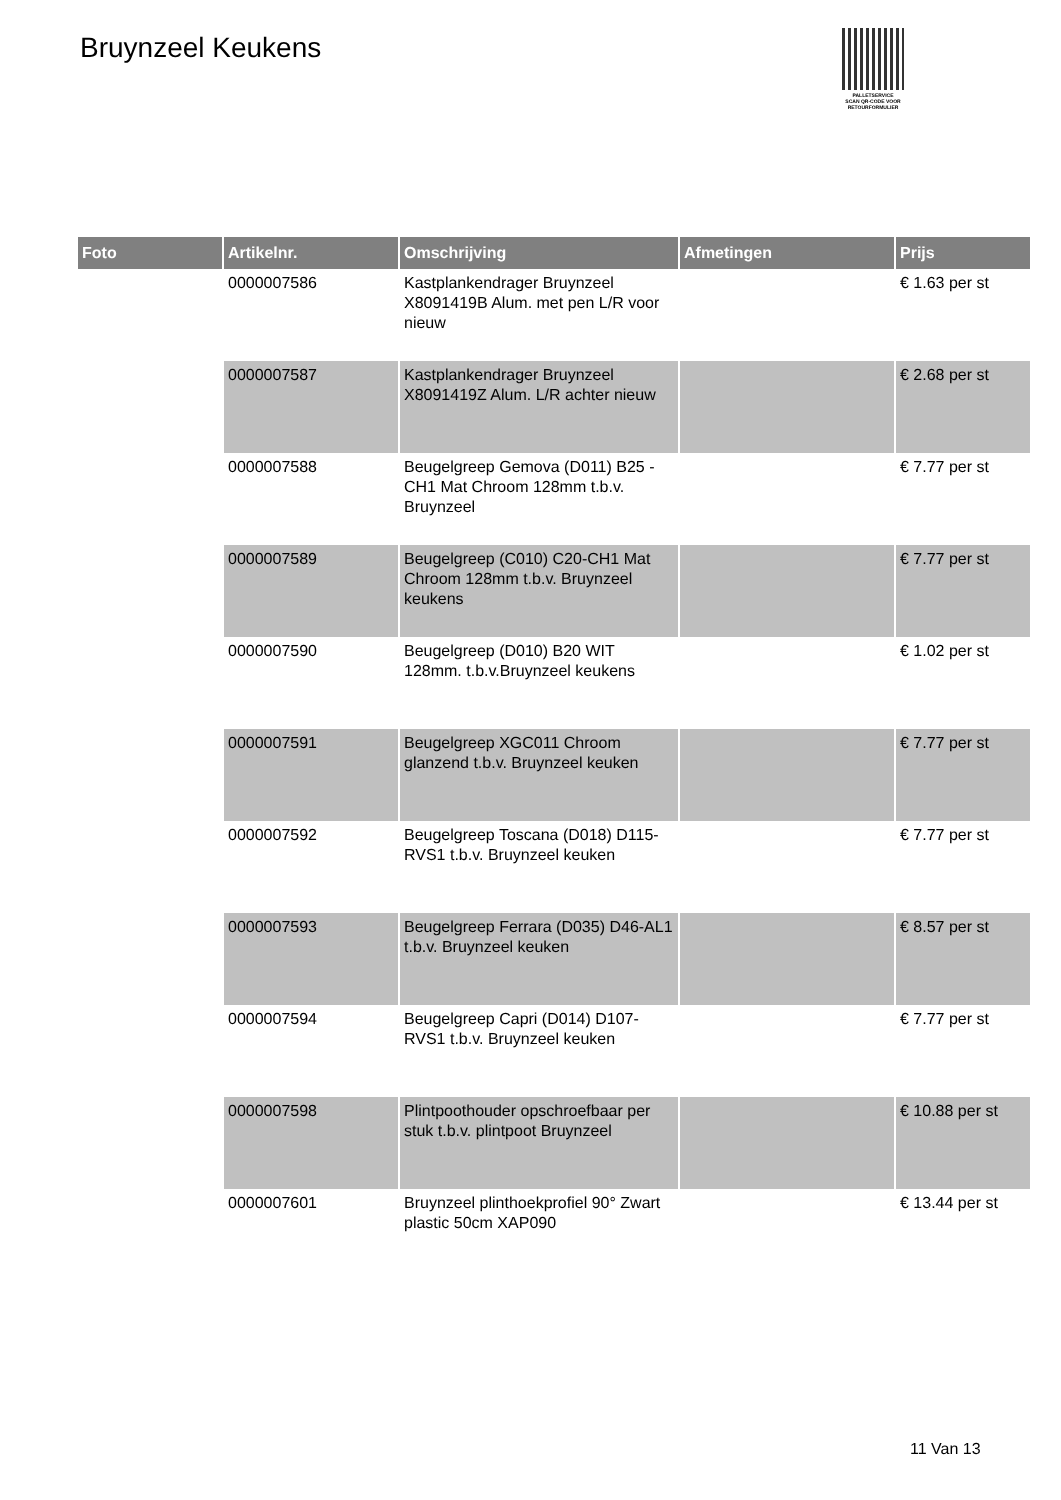Bruynzeel Keukens
PALLETSERVICE
SCAN QR-CODE VOOR RETOURFORMULIER
| Foto | Artikelnr. | Omschrijving | Afmetingen | Prijs |
| --- | --- | --- | --- | --- |
| | 0000007586 | Kastplankendrager Bruynzeel X8091419B Alum. met pen L/R voor nieuw | | € 1.63 per st |
| | 0000007587 | Kastplankendrager Bruynzeel X8091419Z Alum. L/R achter nieuw | | € 2.68 per st |
| | 0000007588 | Beugelgreep Gemova (D011) B25 -CH1 Mat Chroom 128mm t.b.v. Bruynzeel | | € 7.77 per st |
| | 0000007589 | Beugelgreep (C010) C20-CH1 Mat Chroom 128mm t.b.v. Bruynzeel keukens | | € 7.77 per st |
| | 0000007590 | Beugelgreep (D010) B20 WIT 128mm. t.b.v.Bruynzeel keukens | | € 1.02 per st |
| | 0000007591 | Beugelgreep XGC011 Chroom glanzend t.b.v. Bruynzeel keuken | | € 7.77 per st |
| | 0000007592 | Beugelgreep Toscana (D018) D115-RVS1 t.b.v. Bruynzeel keuken | | € 7.77 per st |
| | 0000007593 | Beugelgreep Ferrara (D035) D46-AL1 t.b.v. Bruynzeel keuken | | € 8.57 per st |
| | 0000007594 | Beugelgreep Capri (D014) D107-RVS1 t.b.v. Bruynzeel keuken | | € 7.77 per st |
| | 0000007598 | Plintpoothouder opschroefbaar per stuk t.b.v. plintpoot Bruynzeel | | € 10.88 per st |
| | 0000007601 | Bruynzeel plinthoekprofiel 90° Zwart plastic 50cm XAP090 | | € 13.44 per st |
11 Van 13